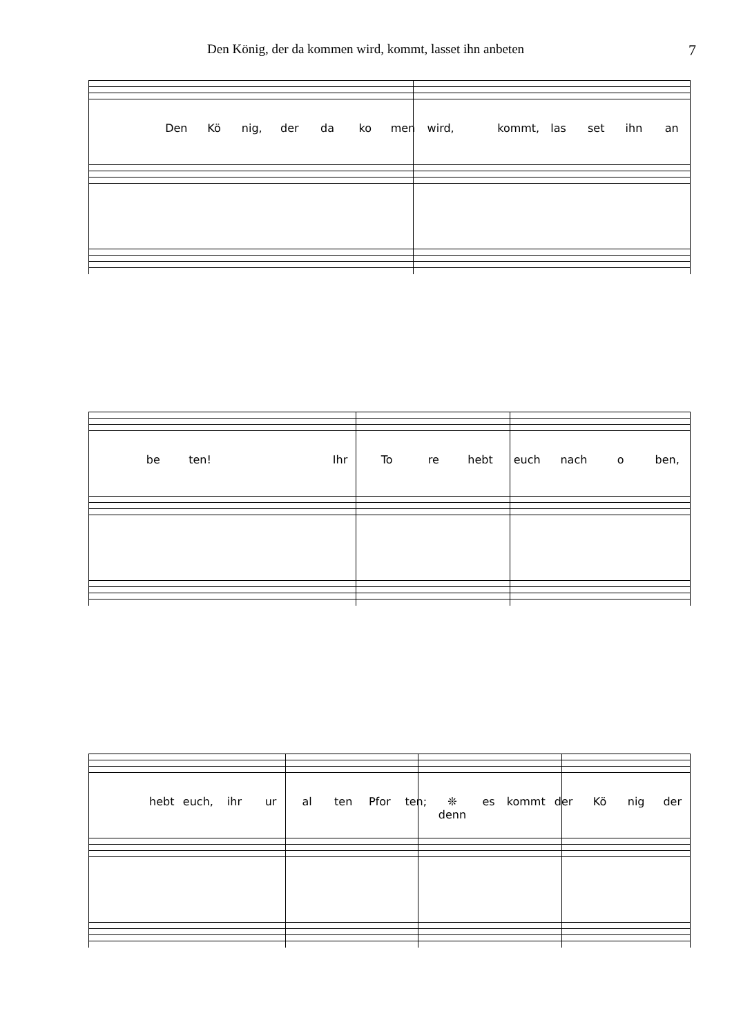Den König, der da kommen wird, kommt, lasset ihn anbeten 7
Den Kö nig, der da ko men wird, kommt, las set ihn an
be ten! Ihr To re hebt euch nach o ben,
hebt euch, ihr ur al ten Pfor ten; ❊ denn es kommt der Kö nig der